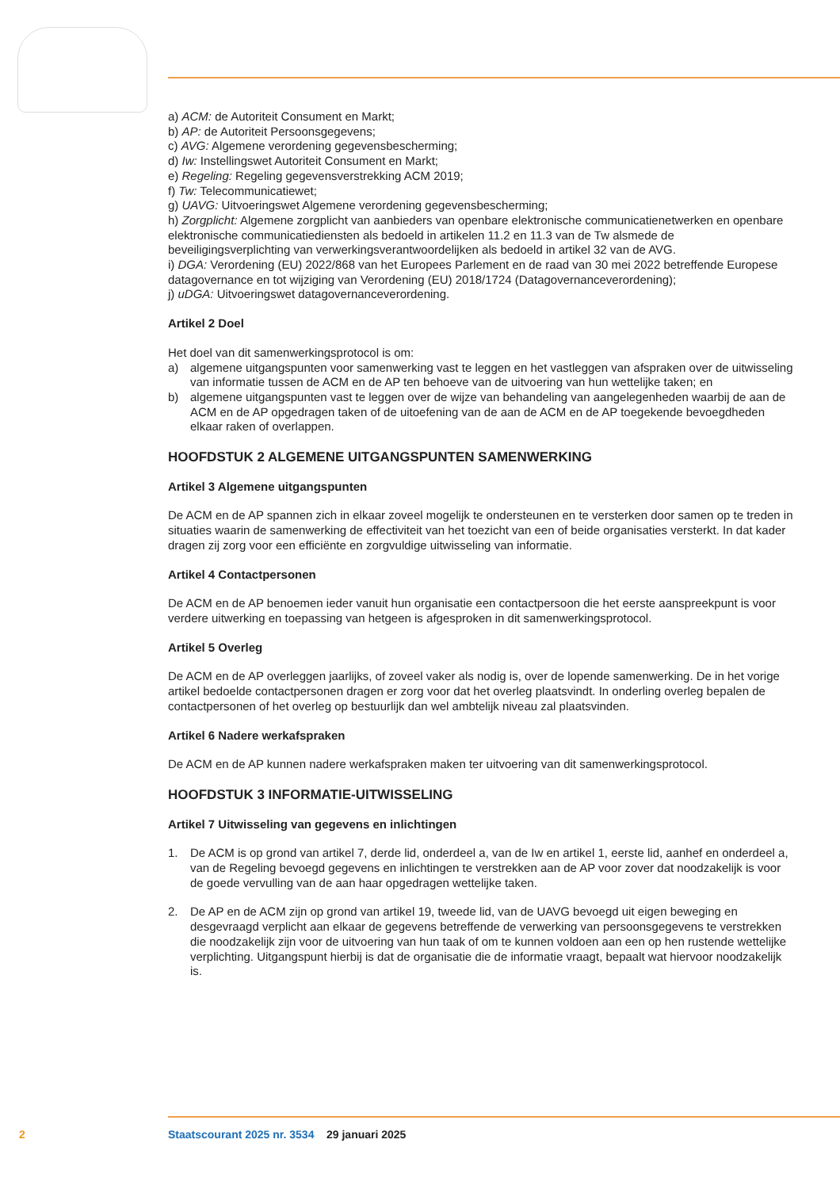a) ACM: de Autoriteit Consument en Markt;
b) AP: de Autoriteit Persoonsgegevens;
c) AVG: Algemene verordening gegevensbescherming;
d) Iw: Instellingswet Autoriteit Consument en Markt;
e) Regeling: Regeling gegevensverstrekking ACM 2019;
f) Tw: Telecommunicatiewet;
g) UAVG: Uitvoeringswet Algemene verordening gegevensbescherming;
h) Zorgplicht: Algemene zorgplicht van aanbieders van openbare elektronische communicatienet­werken en openbare elektronische communicatiediensten als bedoeld in artikelen 11.2 en 11.3 van de Tw alsmede de beveiligingsverplichting van verwerkingsverantwoordelijken als bedoeld in artikel 32 van de AVG.
i) DGA: Verordening (EU) 2022/868 van het Europees Parlement en de raad van 30 mei 2022 betref­fende Europese datagovernance en tot wijziging van Verordening (EU) 2018/1724 (Datagovernancever­ordening);
j) uDGA: Uitvoeringswet datagovernanceverordening.
Artikel 2 Doel
Het doel van dit samenwerkingsprotocol is om:
a) algemene uitgangspunten voor samenwerking vast te leggen en het vastleggen van afspraken over de uitwisseling van informatie tussen de ACM en de AP ten behoeve van de uitvoering van hun wettelijke taken; en
b) algemene uitgangspunten vast te leggen over de wijze van behandeling van aangelegenheden waarbij de aan de ACM en de AP opgedragen taken of de uitoefening van de aan de ACM en de AP toegekende bevoegdheden elkaar raken of overlappen.
HOOFDSTUK 2 ALGEMENE UITGANGSPUNTEN SAMENWERKING
Artikel 3 Algemene uitgangspunten
De ACM en de AP spannen zich in elkaar zoveel mogelijk te ondersteunen en te versterken door samen op te treden in situaties waarin de samenwerking de effectiviteit van het toezicht van een of beide organisaties versterkt. In dat kader dragen zij zorg voor een efficiënte en zorgvuldige uitwisseling van informatie.
Artikel 4 Contactpersonen
De ACM en de AP benoemen ieder vanuit hun organisatie een contactpersoon die het eerste aan­spreekpunt is voor verdere uitwerking en toepassing van hetgeen is afgesproken in dit samenwer­kingsprotocol.
Artikel 5 Overleg
De ACM en de AP overleggen jaarlijks, of zoveel vaker als nodig is, over de lopende samenwerking. De in het vorige artikel bedoelde contactpersonen dragen er zorg voor dat het overleg plaatsvindt. In onderling overleg bepalen de contactpersonen of het overleg op bestuurlijk dan wel ambtelijk niveau zal plaatsvinden.
Artikel 6 Nadere werkafspraken
De ACM en de AP kunnen nadere werkafspraken maken ter uitvoering van dit samenwerkingsprotocol.
HOOFDSTUK 3 INFORMATIE-UITWISSELING
Artikel 7 Uitwisseling van gegevens en inlichtingen
1. De ACM is op grond van artikel 7, derde lid, onderdeel a, van de Iw en artikel 1, eerste lid, aanhef en onderdeel a, van de Regeling bevoegd gegevens en inlichtingen te verstrekken aan de AP voor zover dat noodzakelijk is voor de goede vervulling van de aan haar opgedragen wettelijke taken.
2. De AP en de ACM zijn op grond van artikel 19, tweede lid, van de UAVG bevoegd uit eigen beweging en desgevraagd verplicht aan elkaar de gegevens betreffende de verwerking van persoonsgegevens te verstrekken die noodzakelijk zijn voor de uitvoering van hun taak of om te kunnen voldoen aan een op hen rustende wettelijke verplichting. Uitgangspunt hierbij is dat de organisatie die de informatie vraagt, bepaalt wat hiervoor noodzakelijk is.
2 Staatscourant 2025 nr. 3534 29 januari 2025